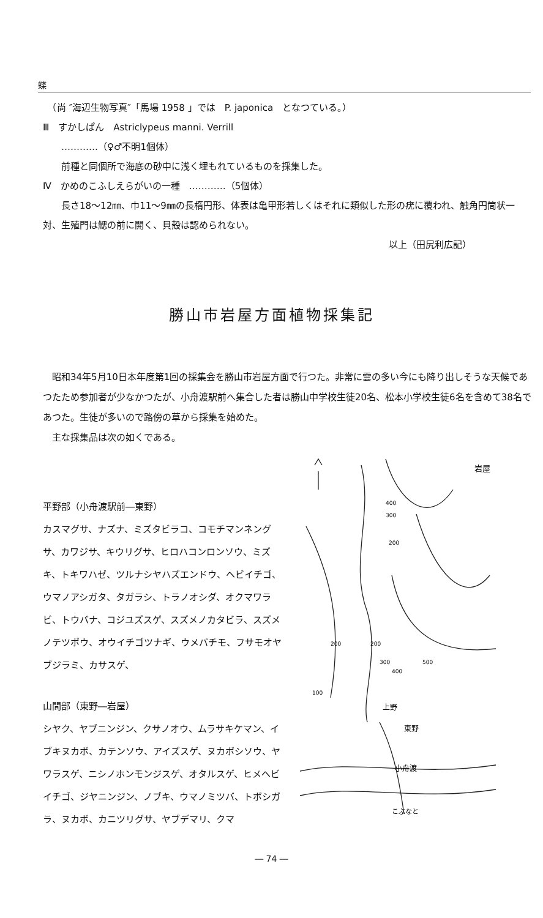蝶
　（尚 ″海辺生物写真″「馬場 1958 」では　P. japonica　となつている。）
Ⅲ　すかしぱん　Astriclypeus manni. Verrill
　　…………（♀♂不明1個体）
　　前種と同個所で海底の砂中に浅く埋もれているものを採集した。
Ⅳ　かめのこふしえらがいの一種　…………（5個体）
　　長さ18〜12㎜、巾11〜9㎜の長楕円形、体表は亀甲形若しくはそれに類似した形の疣に覆われ、触角円筒状一対、生殖門は鰓の前に開く、貝殻は認められない。
以上（田尻利広記）
勝山市岩屋方面植物採集記
　昭和34年5月10日本年度第1回の採集会を勝山市岩屋方面で行つた。非常に雲の多い今にも降り出しそうな天候であつたため参加者が少なかつたが、小舟渡駅前へ集合した者は勝山中学校生徒20名、松本小学校生徒6名を含めて38名であつた。生徒が多いので路傍の草から採集を始めた。
　主な採集品は次の如くである。
平野部（小舟渡駅前―東野）
カスマグサ、ナズナ、ミズタビラコ、コモチマンネングサ、カワジサ、キウリグサ、ヒロハコンロンソウ、ミズキ、トキワハゼ、ツルナシヤハズエンドウ、ヘビイチゴ、ウマノアシガタ、タガラシ、トラノオシダ、オクマワラビ、トウバナ、コジユズスゲ、スズメノカタビラ、スズメノテツポウ、オウイチゴツナギ、ウメバチモ、フサモオヤブジラミ、カサスゲ、
山間部（東野―岩屋）
シヤク、ヤブニンジン、クサノオウ、ムラサキケマン、イブキヌカボ、カテンソウ、アイズスゲ、ヌカボシソウ、ヤワラスゲ、ニシノホンモンジスゲ、オタルスゲ、ヒメヘビイチゴ、ジヤニンジン、ノブキ、ウマノミツバ、トボシガラ、ヌカボ、カニツリグサ、ヤブデマリ、クマ
岩屋
上野
東野
小舟渡
こぶなと
400
300
200
200
200
300
500
400
100
― 74 ―